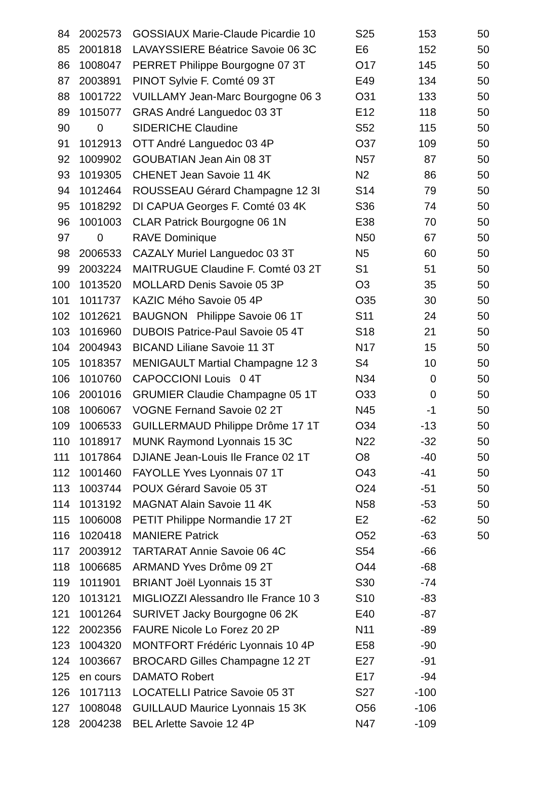| 84 | 2002573 | GOSSIAUX Marie-Claude Picardie 10 | S25 | 153 | 50 |
| 85 | 2001818 | LAVAYSSIERE Béatrice Savoie 06 3C | E6 | 152 | 50 |
| 86 | 1008047 | PERRET Philippe Bourgogne 07 3T | O17 | 145 | 50 |
| 87 | 2003891 | PINOT Sylvie F. Comté 09 3T | E49 | 134 | 50 |
| 88 | 1001722 | VUILLAMY Jean-Marc Bourgogne 06 3 | O31 | 133 | 50 |
| 89 | 1015077 | GRAS André Languedoc 03 3T | E12 | 118 | 50 |
| 90 | 0 | SIDERICHE Claudine | S52 | 115 | 50 |
| 91 | 1012913 | OTT André Languedoc 03 4P | O37 | 109 | 50 |
| 92 | 1009902 | GOUBATIAN Jean Ain 08 3T | N57 | 87 | 50 |
| 93 | 1019305 | CHENET Jean Savoie 11 4K | N2 | 86 | 50 |
| 94 | 1012464 | ROUSSEAU Gérard Champagne 12 3I | S14 | 79 | 50 |
| 95 | 1018292 | DI CAPUA Georges F. Comté 03 4K | S36 | 74 | 50 |
| 96 | 1001003 | CLAR Patrick Bourgogne 06 1N | E38 | 70 | 50 |
| 97 | 0 | RAVE Dominique | N50 | 67 | 50 |
| 98 | 2006533 | CAZALY Muriel Languedoc 03 3T | N5 | 60 | 50 |
| 99 | 2003224 | MAITRUGUE Claudine F. Comté 03 2T | S1 | 51 | 50 |
| 100 | 1013520 | MOLLARD Denis Savoie 05 3P | O3 | 35 | 50 |
| 101 | 1011737 | KAZIC Mého Savoie 05 4P | O35 | 30 | 50 |
| 102 | 1012621 | BAUGNON Philippe Savoie 06 1T | S11 | 24 | 50 |
| 103 | 1016960 | DUBOIS Patrice-Paul Savoie 05 4T | S18 | 21 | 50 |
| 104 | 2004943 | BICAND Liliane Savoie 11 3T | N17 | 15 | 50 |
| 105 | 1018357 | MENIGAULT Martial Champagne 12 3 | S4 | 10 | 50 |
| 106 | 1010760 | CAPOCCIONI Louis 0 4T | N34 | 0 | 50 |
| 106 | 2001016 | GRUMIER Claudie Champagne 05 1T | O33 | 0 | 50 |
| 108 | 1006067 | VOGNE Fernand Savoie 02 2T | N45 | -1 | 50 |
| 109 | 1006533 | GUILLERMAUD Philippe Drôme 17 1T | O34 | -13 | 50 |
| 110 | 1018917 | MUNK Raymond Lyonnais 15 3C | N22 | -32 | 50 |
| 111 | 1017864 | DJIANE Jean-Louis Ile France 02 1T | O8 | -40 | 50 |
| 112 | 1001460 | FAYOLLE Yves Lyonnais 07 1T | O43 | -41 | 50 |
| 113 | 1003744 | POUX Gérard Savoie 05 3T | O24 | -51 | 50 |
| 114 | 1013192 | MAGNAT Alain Savoie 11 4K | N58 | -53 | 50 |
| 115 | 1006008 | PETIT Philippe Normandie 17 2T | E2 | -62 | 50 |
| 116 | 1020418 | MANIERE Patrick | O52 | -63 | 50 |
| 117 | 2003912 | TARTARAT Annie Savoie 06 4C | S54 | -66 | |
| 118 | 1006685 | ARMAND Yves Drôme 09 2T | O44 | -68 | |
| 119 | 1011901 | BRIANT Joël Lyonnais 15 3T | S30 | -74 | |
| 120 | 1013121 | MIGLIOZZI Alessandro Ile France 10 3 | S10 | -83 | |
| 121 | 1001264 | SURIVET Jacky Bourgogne 06 2K | E40 | -87 | |
| 122 | 2002356 | FAURE Nicole Lo Forez 20 2P | N11 | -89 | |
| 123 | 1004320 | MONTFORT Frédéric Lyonnais 10 4P | E58 | -90 | |
| 124 | 1003667 | BROCARD Gilles Champagne 12 2T | E27 | -91 | |
| 125 | en cours | DAMATO Robert | E17 | -94 | |
| 126 | 1017113 | LOCATELLI Patrice Savoie 05 3T | S27 | -100 | |
| 127 | 1008048 | GUILLAUD Maurice Lyonnais 15 3K | O56 | -106 | |
| 128 | 2004238 | BEL Arlette Savoie 12 4P | N47 | -109 | |